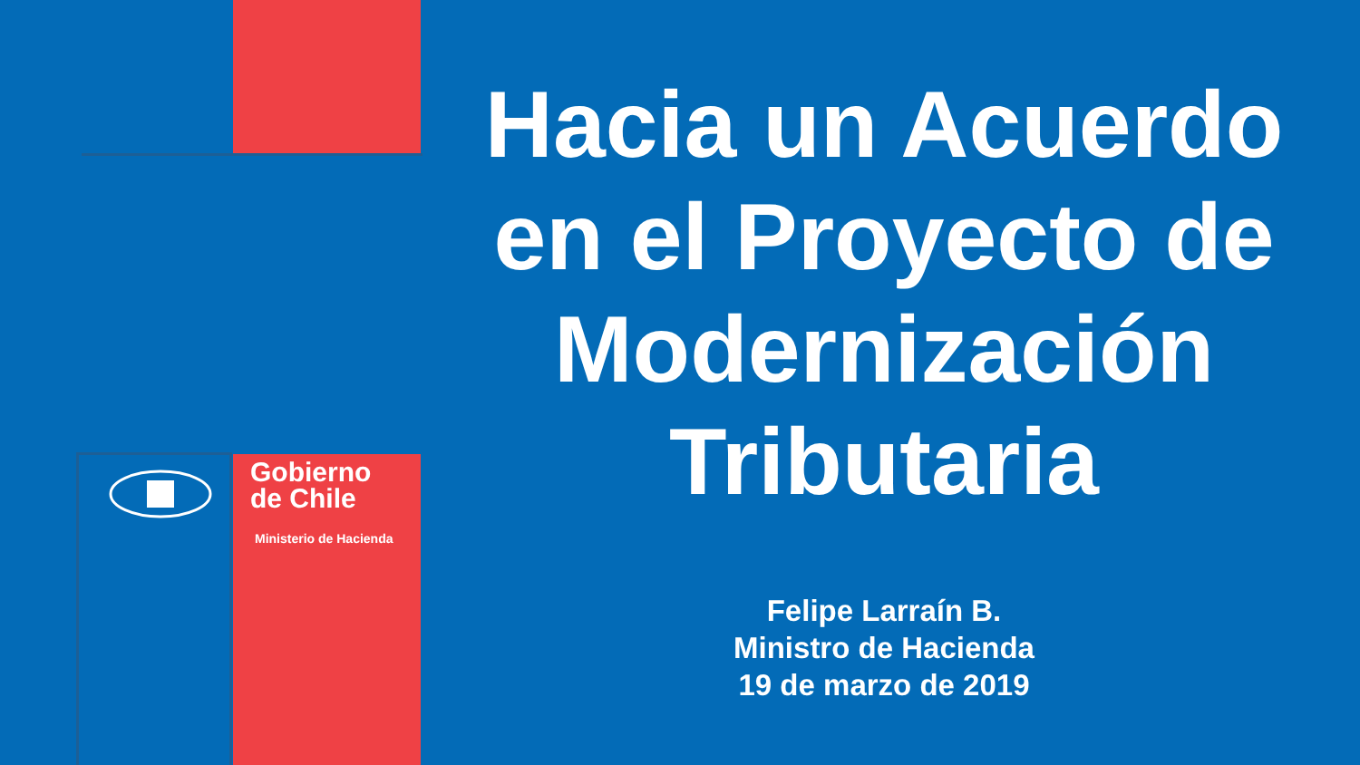Gobierno
de Chile
Ministerio de Hacienda
Hacia un Acuerdo en el Proyecto de Modernización Tributaria
Felipe Larraín B.
Ministro de Hacienda
19 de marzo de 2019